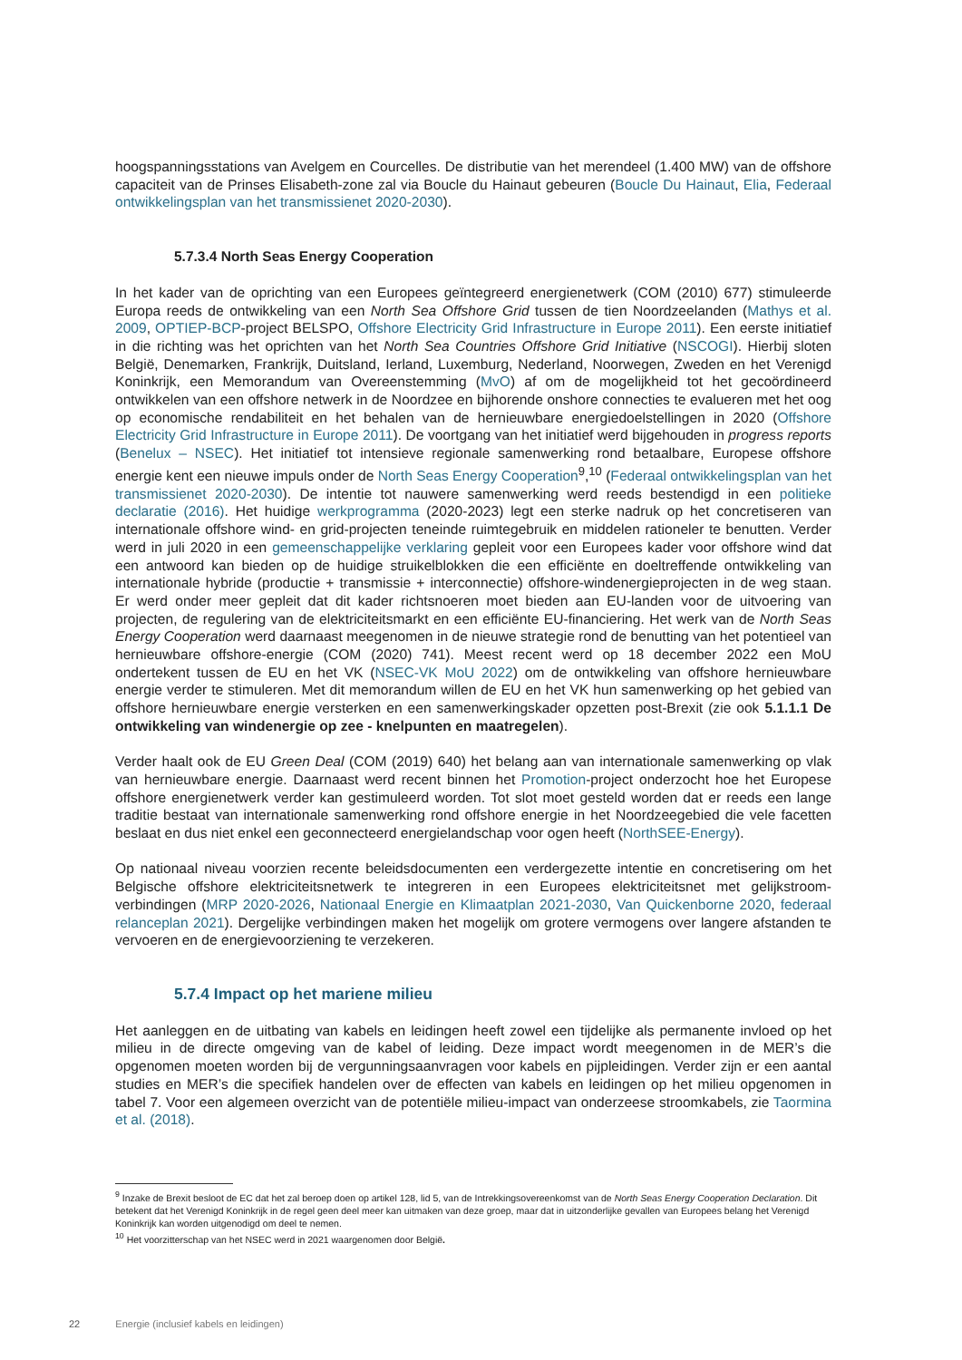hoogspanningsstations van Avelgem en Courcelles. De distributie van het merendeel (1.400 MW) van de offshore capaciteit van de Prinses Elisabeth-zone zal via Boucle du Hainaut gebeuren (Boucle Du Hainaut, Elia, Federaal ontwikkelingsplan van het transmissienet 2020-2030).
5.7.3.4 North Seas Energy Cooperation
In het kader van de oprichting van een Europees geïntegreerd energienetwerk (COM (2010) 677) stimuleerde Europa reeds de ontwikkeling van een North Sea Offshore Grid tussen de tien Noordzeelanden (Mathys et al. 2009, OPTIEP-BCP-project BELSPO, Offshore Electricity Grid Infrastructure in Europe 2011). Een eerste initiatief in die richting was het oprichten van het North Sea Countries Offshore Grid Initiative (NSCOGI). Hierbij sloten België, Denemarken, Frankrijk, Duitsland, Ierland, Luxemburg, Nederland, Noorwegen, Zweden en het Verenigd Koninkrijk, een Memorandum van Overeenstemming (MvO) af om de mogelijkheid tot het gecoördineerd ontwikkelen van een offshore netwerk in de Noordzee en bijhorende onshore connecties te evalueren met het oog op economische rendabiliteit en het behalen van de hernieuwbare energiedoelstellingen in 2020 (Offshore Electricity Grid Infrastructure in Europe 2011). De voortgang van het initiatief werd bijgehouden in progress reports (Benelux – NSEC). Het initiatief tot intensieve regionale samenwerking rond betaalbare, Europese offshore energie kent een nieuwe impuls onder de North Seas Energy Cooperation<sup>9</sup>,<sup>10</sup> (Federaal ontwikkelingsplan van het transmissienet 2020-2030). De intentie tot nauwere samenwerking werd reeds bestendigd in een politieke declaratie (2016). Het huidige werkprogramma (2020-2023) legt een sterke nadruk op het concretiseren van internationale offshore wind- en grid-projecten teneinde ruimtegebruik en middelen rationeler te benutten. Verder werd in juli 2020 in een gemeenschappelijke verklaring gepleit voor een Europees kader voor offshore wind dat een antwoord kan bieden op de huidige struikelblokken die een efficiënte en doeltreffende ontwikkeling van internationale hybride (productie + transmissie + interconnectie) offshore-windenergieprojecten in de weg staan. Er werd onder meer gepleit dat dit kader richtsnoeren moet bieden aan EU-landen voor de uitvoering van projecten, de regulering van de elektriciteitsmarkt en een efficiënte EU-financiering. Het werk van de North Seas Energy Cooperation werd daarnaast meegenomen in de nieuwe strategie rond de benutting van het potentieel van hernieuwbare offshore-energie (COM (2020) 741). Meest recent werd op 18 december 2022 een MoU ondertekent tussen de EU en het VK (NSEC-VK MoU 2022) om de ontwikkeling van offshore hernieuwbare energie verder te stimuleren. Met dit memorandum willen de EU en het VK hun samenwerking op het gebied van offshore hernieuwbare energie versterken en een samenwerkingskader opzetten post-Brexit (zie ook 5.1.1.1 De ontwikkeling van windenergie op zee - knelpunten en maatregelen).
Verder haalt ook de EU Green Deal (COM (2019) 640) het belang aan van internationale samenwerking op vlak van hernieuwbare energie. Daarnaast werd recent binnen het Promotion-project onderzocht hoe het Europese offshore energienetwerk verder kan gestimuleerd worden. Tot slot moet gesteld worden dat er reeds een lange traditie bestaat van internationale samenwerking rond offshore energie in het Noordzeegebied die vele facetten beslaat en dus niet enkel een geconnecteerd energielandschap voor ogen heeft (NorthSEE-Energy).
Op nationaal niveau voorzien recente beleidsdocumenten een verdergezette intentie en concretisering om het Belgische offshore elektriciteitsnetwerk te integreren in een Europees elektriciteitsnet met gelijkstroom-verbindingen (MRP 2020-2026, Nationaal Energie en Klimaatplan 2021-2030, Van Quickenborne 2020, federaal relanceplan 2021). Dergelijke verbindingen maken het mogelijk om grotere vermogens over langere afstanden te vervoeren en de energievoorziening te verzekeren.
5.7.4 Impact op het mariene milieu
Het aanleggen en de uitbating van kabels en leidingen heeft zowel een tijdelijke als permanente invloed op het milieu in de directe omgeving van de kabel of leiding. Deze impact wordt meegenomen in de MER’s die opgenomen moeten worden bij de vergunningsaanvragen voor kabels en pijpleidingen. Verder zijn er een aantal studies en MER’s die specifiek handelen over de effecten van kabels en leidingen op het milieu opgenomen in tabel 7. Voor een algemeen overzicht van de potentiële milieu-impact van onderzeese stroomkabels, zie Taormina et al. (2018).
<sup>9</sup> Inzake de Brexit besloot de EC dat het zal beroep doen op artikel 128, lid 5, van de Intrekkingsovereenkomst van de North Seas Energy Cooperation Declaration. Dit betekent dat het Verenigd Koninkrijk in de regel geen deel meer kan uitmaken van deze groep, maar dat in uitzonderlijke gevallen van Europees belang het Verenigd Koninkrijk kan worden uitgenodigd om deel te nemen.
<sup>10</sup> Het voorzitterschap van het NSEC werd in 2021 waargenomen door België.
22 Energie (inclusief kabels en leidingen)